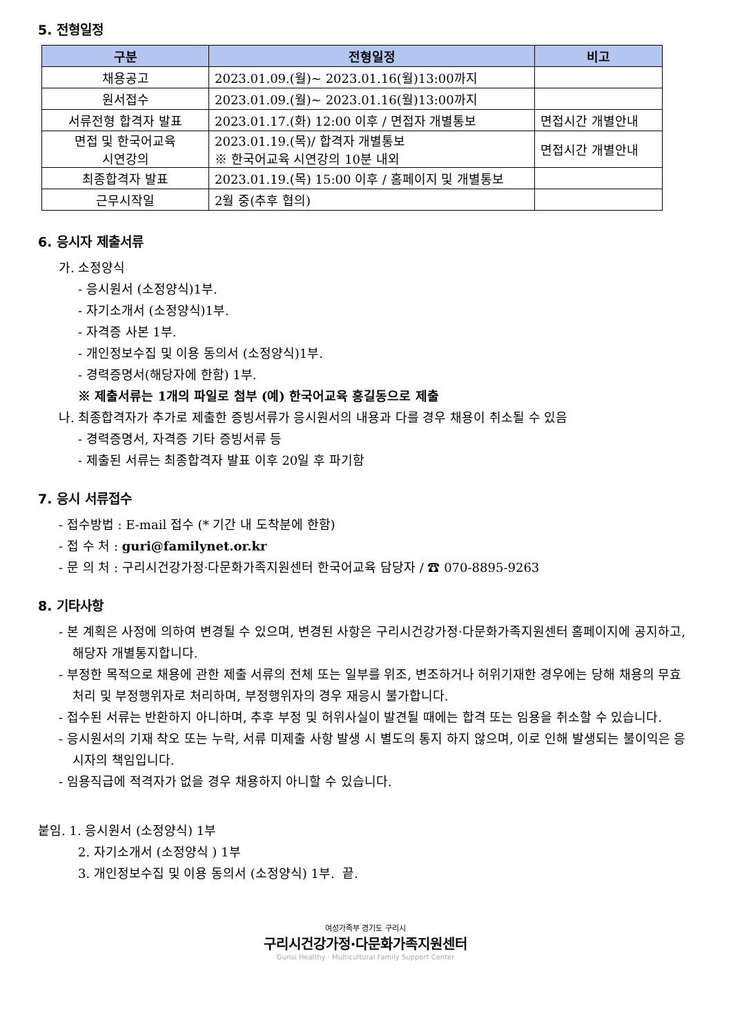5. 전형일정
| 구분 | 전형일정 | 비고 |
| --- | --- | --- |
| 채용공고 | 2023.01.09.(월)~ 2023.01.16(월)13:00까지 | |
| 원서접수 | 2023.01.09.(월)~ 2023.01.16(월)13:00까지 | |
| 서류전형 합격자 발표 | 2023.01.17.(화) 12:00 이후 / 면접자 개별통보 | 면접시간 개별안내 |
| 면접 및 한국어교육 시연강의 | 2023.01.19.(목)/ 합격자 개별통보 ※ 한국어교육 시연강의 10분 내외 | 면접시간 개별안내 |
| 최종합격자 발표 | 2023.01.19.(목) 15:00 이후 / 홈페이지 및 개별통보 | |
| 근무시작일 | 2월 중(추후 협의) | |
6. 응시자 제출서류
가. 소정양식
- 응시원서 (소정양식)1부.
- 자기소개서 (소정양식)1부.
- 자격증 사본 1부.
- 개인정보수집 및 이용 동의서 (소정양식)1부.
- 경력증명서(해당자에 한함) 1부.
※ 제출서류는 1개의 파일로 첨부 (예) 한국어교육 홍길동으로 제출
나. 최종합격자가 추가로 제출한 증빙서류가 응시원서의 내용과 다를 경우 채용이 취소될 수 있음
- 경력증명서, 자격증 기타 증빙서류 등
- 제출된 서류는 최종합격자 발표 이후 20일 후 파기함
7. 응시 서류접수
- 접수방법 : E-mail 접수 (* 기간 내 도착분에 한함)
- 접 수 처 : guri@familynet.or.kr
- 문 의 처 : 구리시건강가정·다문화가족지원센터 한국어교육 담당자 / ☎ 070-8895-9263
8. 기타사항
- 본 계획은 사정에 의하여 변경될 수 있으며, 변경된 사항은 구리시건강가정·다문화가족지원센터 홈페이지에 공지하고, 해당자 개별통지합니다.
- 부정한 목적으로 채용에 관한 제출 서류의 전체 또는 일부를 위조, 변조하거나 허위기재한 경우에는 당해 채용의 무효처리 및 부정행위자로 처리하며, 부정행위자의 경우 재응시 불가합니다.
- 접수된 서류는 반환하지 아니하며, 추후 부정 및 허위사실이 발견될 때에는 합격 또는 임용을 취소할 수 있습니다.
- 응시원서의 기재 착오 또는 누락, 서류 미제출 사항 발생 시 별도의 통지 하지 않으며, 이로 인해 발생되는 불이익은 응시자의 책임입니다.
- 임용직급에 적격자가 없을 경우 채용하지 아니할 수 있습니다.
붙임. 1. 응시원서 (소정양식) 1부
2. 자기소개서 (소정양식 ) 1부
3. 개인정보수집 및 이용 동의서 (소정양식) 1부. 끝.
여성가족부 경기도 구리시
구리시건강가정·다문화가족지원센터
Gurisi Healthy · Multicultural Family Support Center